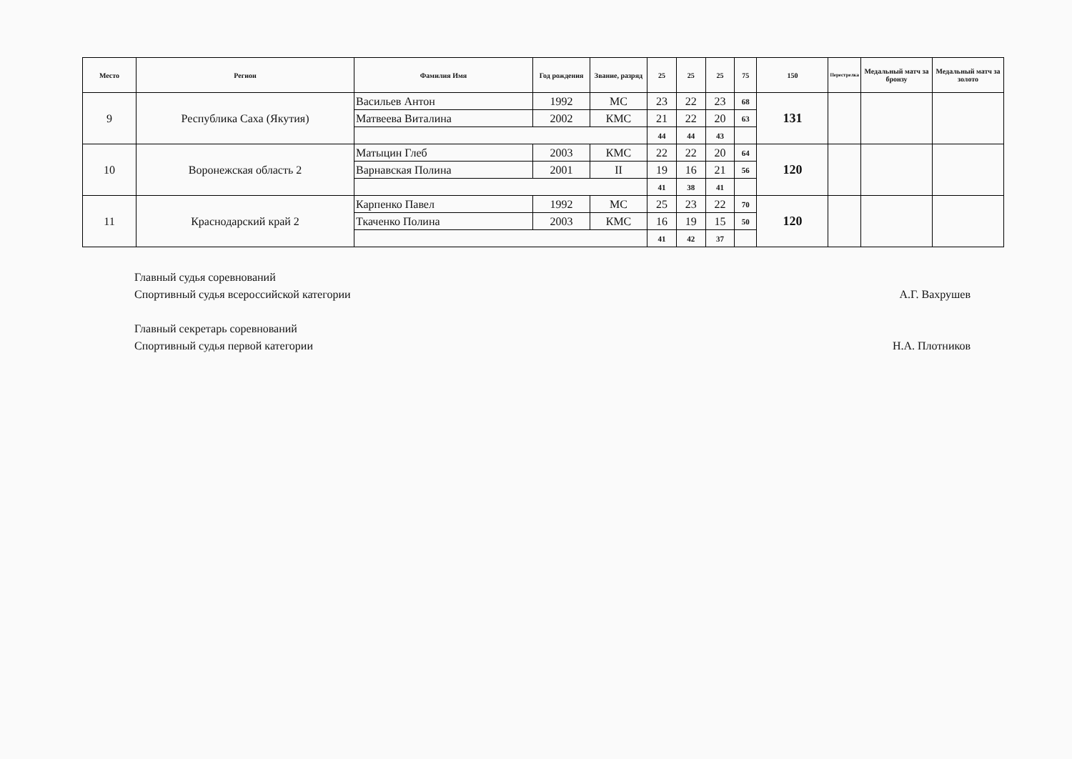| Место | Регион | Фамилия Имя | Год рождения | Звание, разряд | 25 | 25 | 25 | 75 | 150 | Перестрелка | Медальный матч за бронзу | Медальный матч за золото |
| --- | --- | --- | --- | --- | --- | --- | --- | --- | --- | --- | --- | --- |
| 9 | Республика Саха (Якутия) | Васильев Антон | 1992 | МС | 23 | 22 | 23 | 68 | 131 | | | |
| | | Матвеева Виталина | 2002 | КМС | 21 | 22 | 20 | 63 | | | | |
| | | | | | 44 | 44 | 43 | | | | | |
| 10 | Воронежская область 2 | Матыцин Глеб | 2003 | КМС | 22 | 22 | 20 | 64 | 120 | | | |
| | | Варнавская Полина | 2001 | II | 19 | 16 | 21 | 56 | | | | |
| | | | | | 41 | 38 | 41 | | | | | |
| 11 | Краснодарский край 2 | Карпенко Павел | 1992 | МС | 25 | 23 | 22 | 70 | 120 | | | |
| | | Ткаченко Полина | 2003 | КМС | 16 | 19 | 15 | 50 | | | | |
| | | | | | 41 | 42 | 37 | | | | | |
Главный судья соревнований
Спортивный судья всероссийской категории
А.Г. Вахрушев
Главный секретарь соревнований
Спортивный судья первой категории
Н.А. Плотников